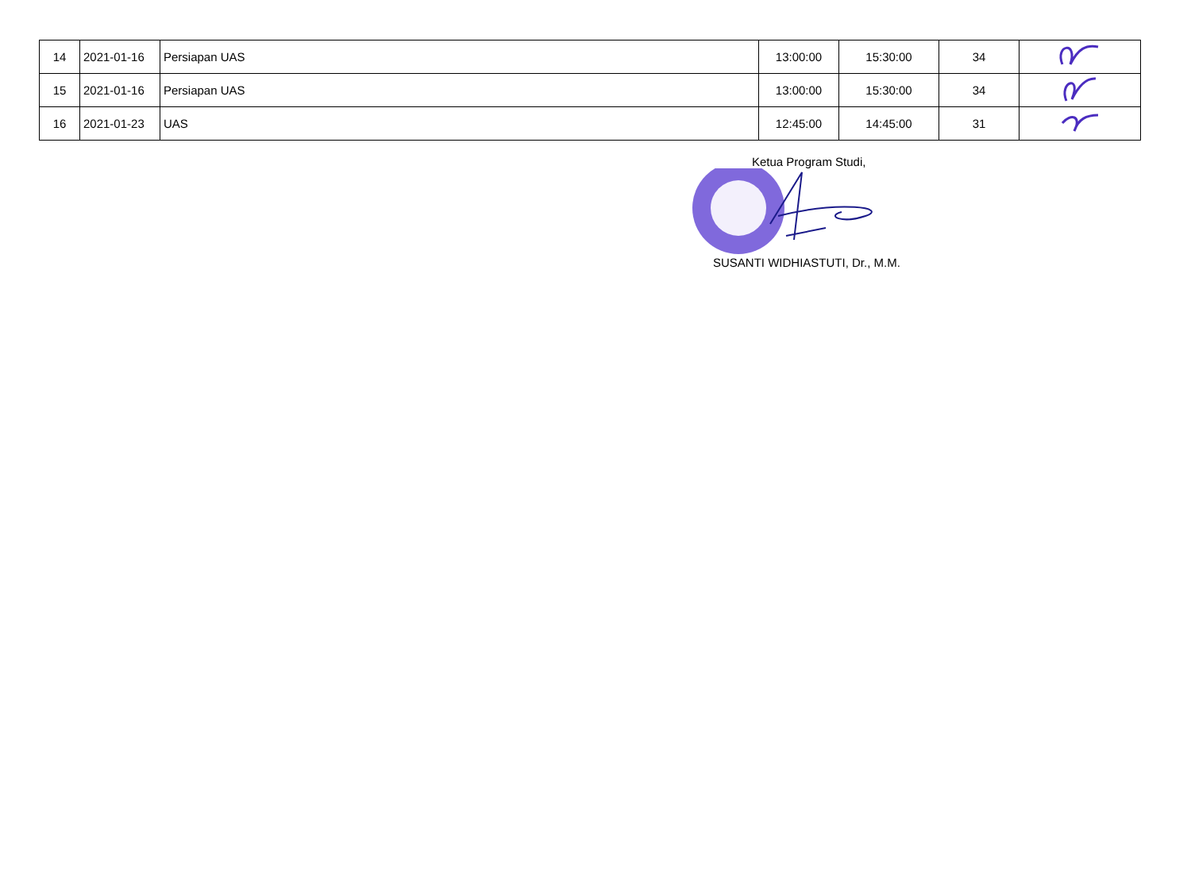| 14 | 2021-01-16 | Persiapan UAS | 13:00:00 | 15:30:00 | 34 | |
| 15 | 2021-01-16 | Persiapan UAS | 13:00:00 | 15:30:00 | 34 | |
| 16 | 2021-01-23 | UAS | 12:45:00 | 14:45:00 | 31 | |
Ketua Program Studi,
SUSANTI WIDHIASTUTI, Dr., M.M.